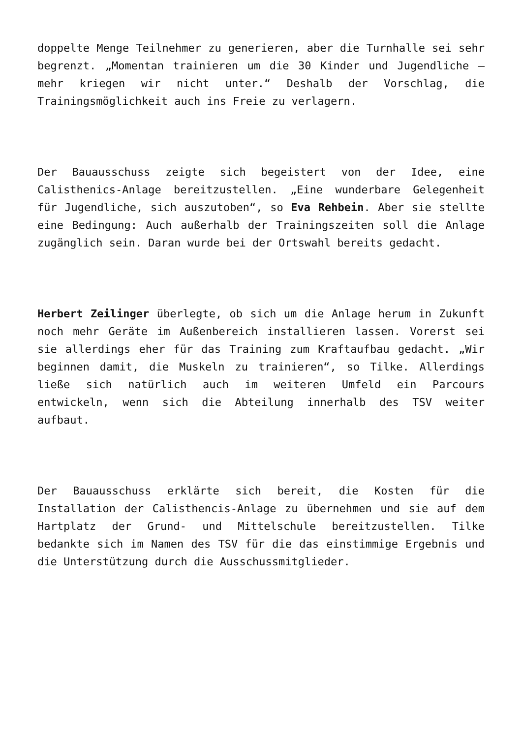doppelte Menge Teilnehmer zu generieren, aber die Turnhalle sei sehr begrenzt. „Momentan trainieren um die 30 Kinder und Jugendliche – mehr kriegen wir nicht unter.“ Deshalb der Vorschlag, die Trainingsmöglichkeit auch ins Freie zu verlagern.
Der Bauausschuss zeigte sich begeistert von der Idee, eine Calisthenics-Anlage bereitzustellen. „Eine wunderbare Gelegenheit für Jugendliche, sich auszutoben“, so Eva Rehbein. Aber sie stellte eine Bedingung: Auch außerhalb der Trainingszeiten soll die Anlage zugänglich sein. Daran wurde bei der Ortswahl bereits gedacht.
Herbert Zeilinger überlegte, ob sich um die Anlage herum in Zukunft noch mehr Geräte im Außenbereich installieren lassen. Vorerst sei sie allerdings eher für das Training zum Kraftaufbau gedacht. „Wir beginnen damit, die Muskeln zu trainieren“, so Tilke. Allerdings ließe sich natürlich auch im weiteren Umfeld ein Parcours entwickeln, wenn sich die Abteilung innerhalb des TSV weiter aufbaut.
Der Bauausschuss erklärte sich bereit, die Kosten für die Installation der Calisthencis-Anlage zu übernehmen und sie auf dem Hartplatz der Grund- und Mittelschule bereitzustellen. Tilke bedankte sich im Namen des TSV für die das einstimmige Ergebnis und die Unterstützung durch die Ausschussmitglieder.